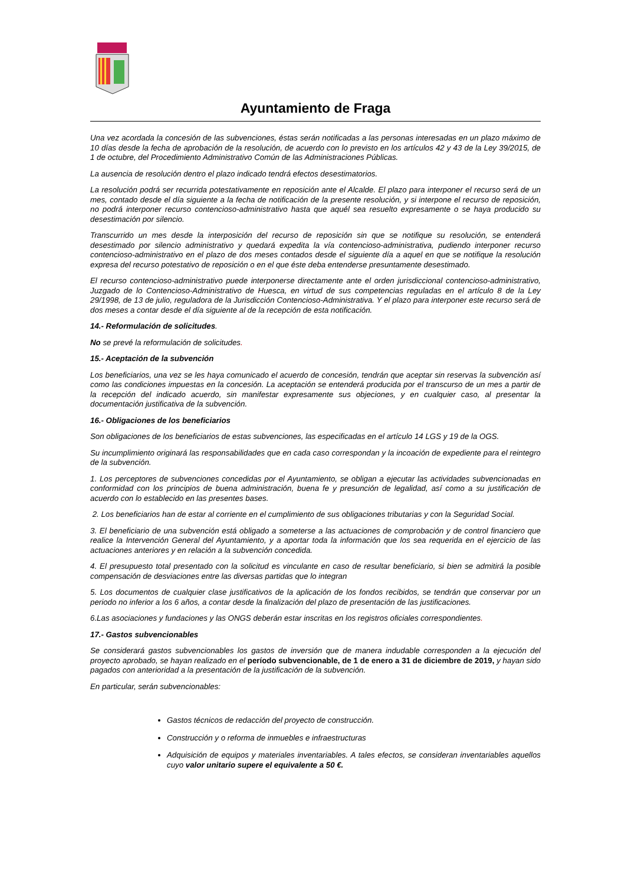Ayuntamiento de Fraga
Una vez acordada la concesión de las subvenciones, éstas serán notificadas a las personas interesadas en un plazo máximo de 10 días desde la fecha de aprobación de la resolución, de acuerdo con lo previsto en los artículos 42 y 43 de la Ley 39/2015, de 1 de octubre, del Procedimiento Administrativo Común de las Administraciones Públicas.
La ausencia de resolución dentro el plazo indicado tendrá efectos desestimatorios.
La resolución podrá ser recurrida potestativamente en reposición ante el Alcalde. El plazo para interponer el recurso será de un mes, contado desde el día siguiente a la fecha de notificación de la presente resolución, y si interpone el recurso de reposición, no podrá interponer recurso contencioso-administrativo hasta que aquél sea resuelto expresamente o se haya producido su desestimación por silencio.
Transcurrido un mes desde la interposición del recurso de reposición sin que se notifique su resolución, se entenderá desestimado por silencio administrativo y quedará expedita la vía contencioso-administrativa, pudiendo interponer recurso contencioso-administrativo en el plazo de dos meses contados desde el siguiente día a aquel en que se notifique la resolución expresa del recurso potestativo de reposición o en el que éste deba entenderse presuntamente desestimado.
El recurso contencioso-administrativo puede interponerse directamente ante el orden jurisdiccional contencioso-administrativo, Juzgado de lo Contencioso-Administrativo de Huesca, en virtud de sus competencias reguladas en el artículo 8 de la Ley 29/1998, de 13 de julio, reguladora de la Jurisdicción Contencioso-Administrativa. Y el plazo para interponer este recurso será de dos meses a contar desde el día siguiente al de la recepción de esta notificación.
14.- Reformulación de solicitudes.
No se prevé la reformulación de solicitudes.
15.- Aceptación de la subvención
Los beneficiarios, una vez se les haya comunicado el acuerdo de concesión, tendrán que aceptar sin reservas la subvención así como las condiciones impuestas en la concesión. La aceptación se entenderá producida por el transcurso de un mes a partir de la recepción del indicado acuerdo, sin manifestar expresamente sus objeciones, y en cualquier caso, al presentar la documentación justificativa de la subvención.
16.- Obligaciones de los beneficiarios
Son obligaciones de los beneficiarios de estas subvenciones, las especificadas en el artículo 14 LGS y 19 de la OGS.
Su incumplimiento originará las responsabilidades que en cada caso correspondan y la incoación de expediente para el reintegro de la subvención.
1. Los perceptores de subvenciones concedidas por el Ayuntamiento, se obligan a ejecutar las actividades subvencionadas en conformidad con los principios de buena administración, buena fe y presunción de legalidad, así como a su justificación de acuerdo con lo establecido en las presentes bases.
2. Los beneficiarios han de estar al corriente en el cumplimiento de sus obligaciones tributarias y con la Seguridad Social.
3. El beneficiario de una subvención está obligado a someterse a las actuaciones de comprobación y de control financiero que realice la Intervención General del Ayuntamiento, y a aportar toda la información que los sea requerida en el ejercicio de las actuaciones anteriores y en relación a la subvención concedida.
4. El presupuesto total presentado con la solicitud es vinculante en caso de resultar beneficiario, si bien se admitirá la posible compensación de desviaciones entre las diversas partidas que lo integran
5. Los documentos de cualquier clase justificativos de la aplicación de los fondos recibidos, se tendrán que conservar por un periodo no inferior a los 6 años, a contar desde la finalización del plazo de presentación de las justificaciones.
6.Las asociaciones y fundaciones y las ONGS deberán estar inscritas en los registros oficiales correspondientes.
17.- Gastos subvencionables
Se considerará gastos subvencionables los gastos de inversión que de manera indudable corresponden a la ejecución del proyecto aprobado, se hayan realizado en el período subvencionable, de 1 de enero a 31 de diciembre de 2019, y hayan sido pagados con anterioridad a la presentación de la justificación de la subvención.
En particular, serán subvencionables:
Gastos técnicos de redacción del proyecto de construcción.
Construcción y o reforma de inmuebles e infraestructuras
Adquisición de equipos y materiales inventariables. A tales efectos, se consideran inventariables aquellos cuyo valor unitario supere el equivalente a 50 €.